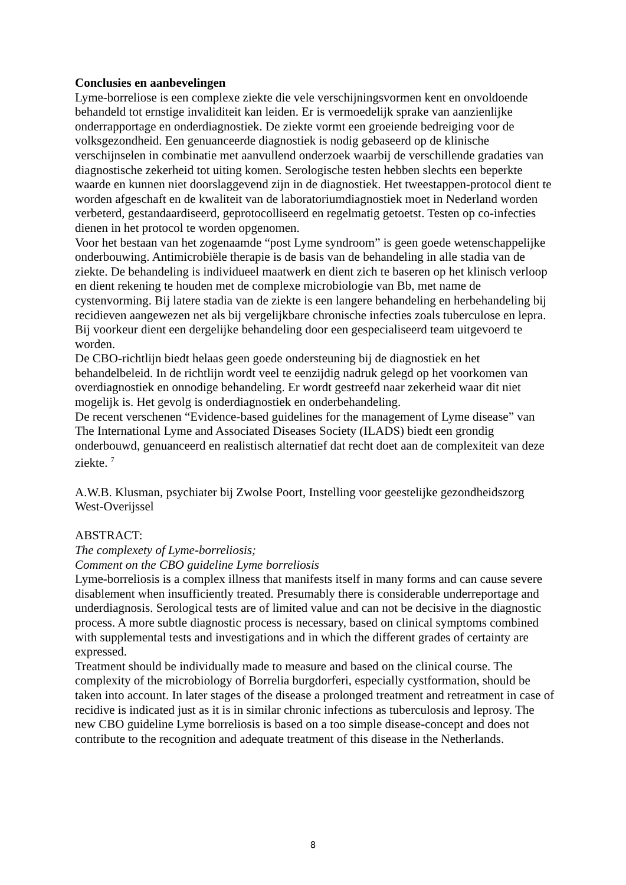Conclusies en aanbevelingen
Lyme-borreliose is een complexe ziekte die vele verschijningsvormen kent en onvoldoende behandeld tot ernstige invaliditeit kan leiden. Er is vermoedelijk sprake van aanzienlijke onderrapportage en onderdiagnostiek. De ziekte vormt een groeiende bedreiging voor de volksgezondheid. Een genuanceerde diagnostiek is nodig gebaseerd op de klinische verschijnselen in combinatie met aanvullend onderzoek waarbij de verschillende gradaties van diagnostische zekerheid tot uiting komen. Serologische testen hebben slechts een beperkte waarde en kunnen niet doorslaggevend zijn in de diagnostiek. Het tweestappen-protocol dient te worden afgeschaft en de kwaliteit van de laboratoriumdiagnostiek moet in Nederland worden verbeterd, gestandaardiseerd, geprotocolliseerd en regelmatig getoetst. Testen op co-infecties dienen in het protocol te worden opgenomen.
Voor het bestaan van het zogenaamde “post Lyme syndroom” is geen goede wetenschappelijke onderbouwing. Antimicrobiële therapie is de basis van de behandeling in alle stadia van de ziekte. De behandeling is individueel maatwerk en dient zich te baseren op het klinisch verloop en dient rekening te houden met de complexe microbiologie van Bb, met name de cystenvorming. Bij latere stadia van de ziekte is een langere behandeling en herbehandeling bij recidieven aangewezen net als bij vergelijkbare chronische infecties zoals tuberculose en lepra. Bij voorkeur dient een dergelijke behandeling door een gespecialiseerd team uitgevoerd te worden.
De CBO-richtlijn biedt helaas geen goede ondersteuning bij de diagnostiek en het behandelbeleid. In de richtlijn wordt veel te eenzijdig nadruk gelegd op het voorkomen van overdiagnostiek en onnodige behandeling. Er wordt gestreefd naar zekerheid waar dit niet mogelijk is. Het gevolg is onderdiagnostiek en onderbehandeling.
De recent verschenen “Evidence-based guidelines for the management of Lyme disease” van The International Lyme and Associated Diseases Society (ILADS) biedt een grondig onderbouwd, genuanceerd en realistisch alternatief dat recht doet aan de complexiteit van deze ziekte. <sup>7</sup>
A.W.B. Klusman, psychiater bij Zwolse Poort, Instelling voor geestelijke gezondheidszorg West-Overijssel
ABSTRACT:
The complexety of Lyme-borreliosis;
Comment on the CBO guideline Lyme borreliosis
Lyme-borreliosis is a complex illness that manifests itself in many forms and can cause severe disablement when insufficiently treated. Presumably there is considerable underreportage and underdiagnosis. Serological tests are of limited value and can not be decisive in the diagnostic process. A more subtle diagnostic process is necessary, based on clinical symptoms combined with supplemental tests and investigations and in which the different grades of certainty are expressed.
Treatment should be individually made to measure and based on the clinical course. The complexity of the microbiology of Borrelia burgdorferi, especially cystformation, should be taken into account. In later stages of the disease a prolonged treatment and retreatment in case of recidive is indicated just as it is in similar chronic infections as tuberculosis and leprosy. The new CBO guideline Lyme borreliosis is based on a too simple disease-concept and does not contribute to the recognition and adequate treatment of this disease in the Netherlands.
8